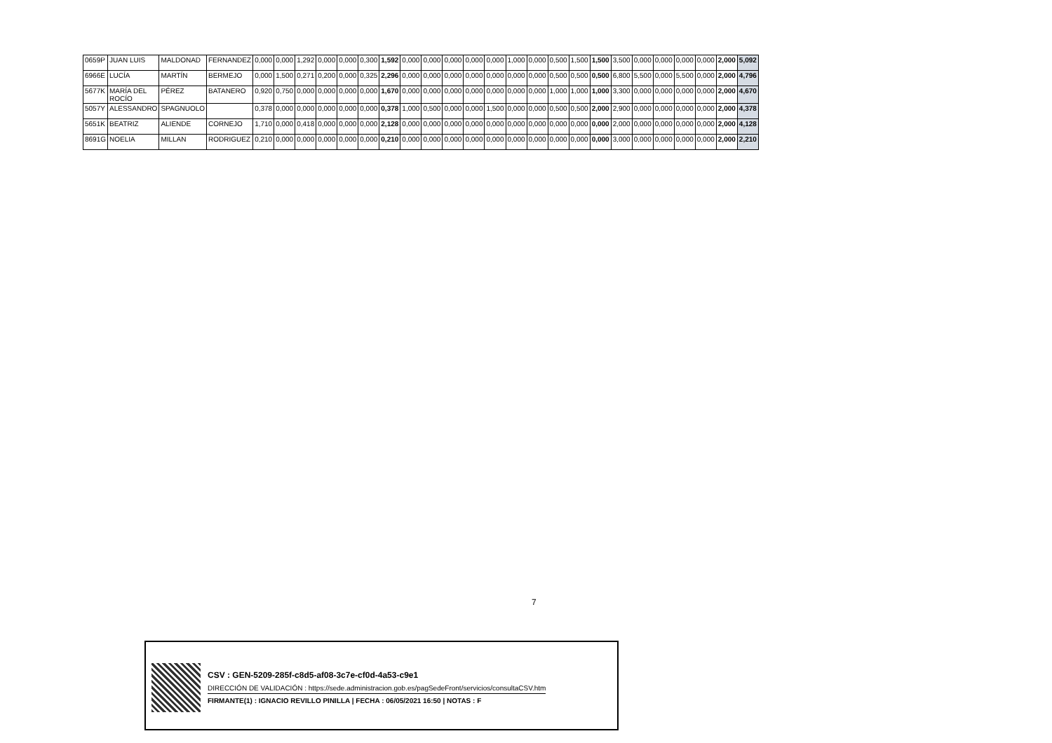| 0659P | JUAN LUIS | MALDONAD | FERNANDEZ | 0,000 | 0,000 | 1,292 | 0,000 | 0,000 | 0,300 | 1,592 | 0,000 | 0,000 | 0,000 | 0,000 | 0,000 | 1,000 | 0,000 | 0,500 | 1,500 | 1,500 | 3,500 | 0,000 | 0,000 | 0,000 | 0,000 | 2,000 | 5,092 |
| 6966E | LUCÍA | MARTÍN | BERMEJO | 0,000 | 1,500 | 0,271 | 0,200 | 0,000 | 0,325 | 2,296 | 0,000 | 0,000 | 0,000 | 0,000 | 0,000 | 0,000 | 0,000 | 0,500 | 0,500 | 0,500 | 6,800 | 5,500 | 0,000 | 5,500 | 0,000 | 2,000 | 4,796 |
| 5677K | MARÍA DEL ROCÍO | PÉREZ | BATANERO | 0,920 | 0,750 | 0,000 | 0,000 | 0,000 | 0,000 | 1,670 | 0,000 | 0,000 | 0,000 | 0,000 | 0,000 | 0,000 | 0,000 | 1,000 | 1,000 | 1,000 | 3,300 | 0,000 | 0,000 | 0,000 | 0,000 | 2,000 | 4,670 |
| 5057Y | ALESSANDRO | SPAGNUOLO | | 0,378 | 0,000 | 0,000 | 0,000 | 0,000 | 0,000 | 0,378 | 1,000 | 0,500 | 0,000 | 0,000 | 1,500 | 0,000 | 0,000 | 0,500 | 0,500 | 2,000 | 2,900 | 0,000 | 0,000 | 0,000 | 0,000 | 2,000 | 4,378 |
| 5651K | BEATRIZ | ALIENDE | CORNEJO | 1,710 | 0,000 | 0,418 | 0,000 | 0,000 | 0,000 | 2,128 | 0,000 | 0,000 | 0,000 | 0,000 | 0,000 | 0,000 | 0,000 | 0,000 | 0,000 | 0,000 | 2,000 | 0,000 | 0,000 | 0,000 | 0,000 | 2,000 | 4,128 |
| 8691G | NOELIA | MILLAN | RODRIGUEZ | 0,210 | 0,000 | 0,000 | 0,000 | 0,000 | 0,000 | 0,210 | 0,000 | 0,000 | 0,000 | 0,000 | 0,000 | 0,000 | 0,000 | 0,000 | 0,000 | 0,000 | 3,000 | 0,000 | 0,000 | 0,000 | 0,000 | 2,000 | 2,210 |
7
CSV : GEN-5209-285f-c8d5-af08-3c7e-cf0d-4a53-c9e1
DIRECCIÓN DE VALIDACIÓN : https://sede.administracion.gob.es/pagSedeFront/servicios/consultaCSV.htm
FIRMANTE(1) : IGNACIO REVILLO PINILLA | FECHA : 06/05/2021 16:50 | NOTAS : F